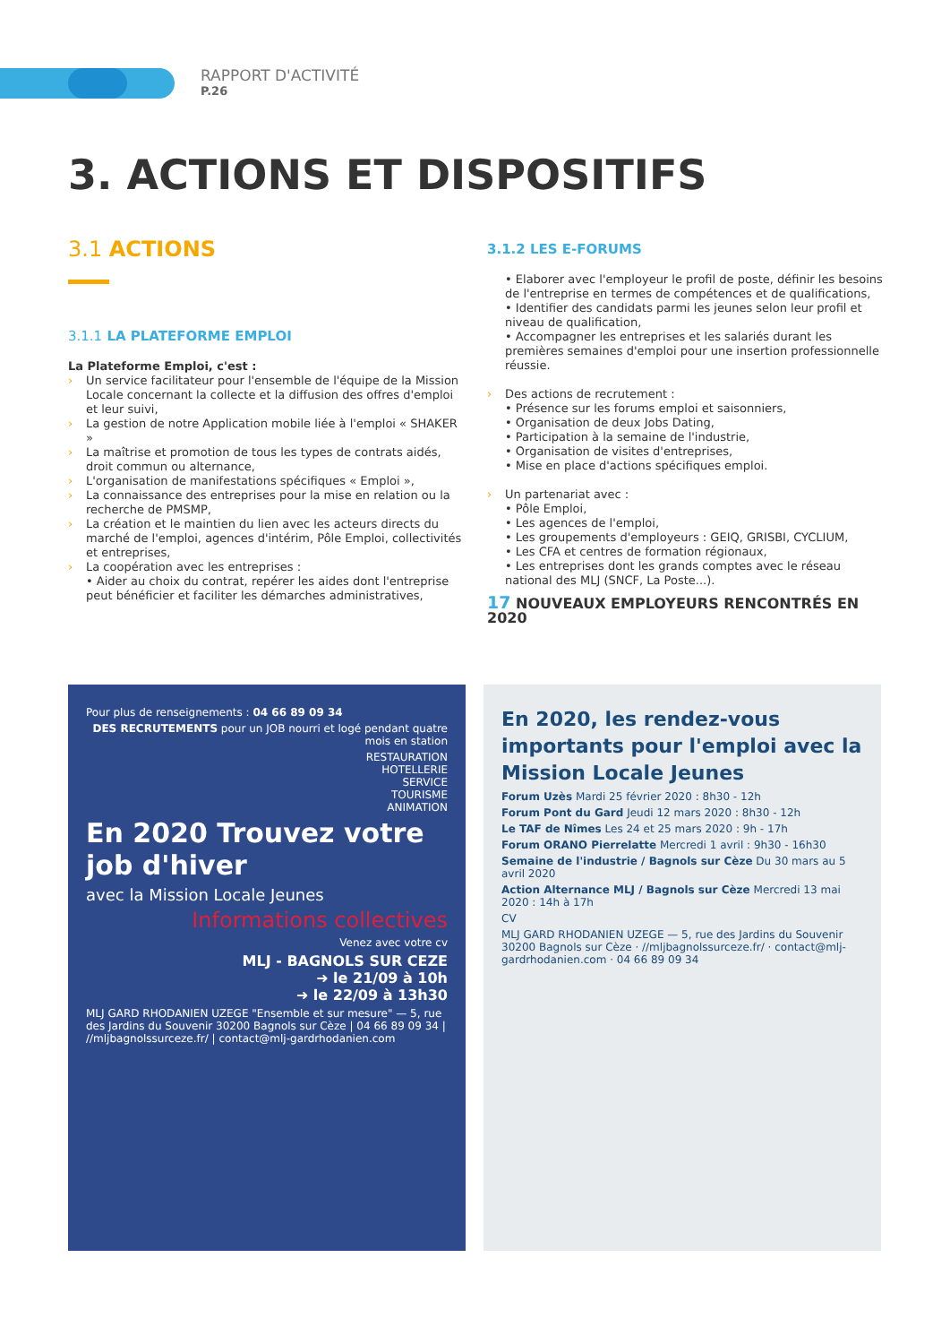RAPPORT D'ACTIVITÉ
P.26
3. ACTIONS ET DISPOSITIFS
3.1 ACTIONS
3.1.1 LA PLATEFORME EMPLOI
La Plateforme Emploi, c'est :
› Un service facilitateur pour l'ensemble de l'équipe de la Mission Locale concernant la collecte et la diffusion des offres d'emploi et leur suivi,
› La gestion de notre Application mobile liée à l'emploi « SHAKER »
› La maîtrise et promotion de tous les types de contrats aidés, droit commun ou alternance,
› L'organisation de manifestations spécifiques « Emploi »,
› La connaissance des entreprises pour la mise en relation ou la recherche de PMSMP,
› La création et le maintien du lien avec les acteurs directs du marché de l'emploi, agences d'intérim, Pôle Emploi, collectivités et entreprises,
› La coopération avec les entreprises :
• Aider au choix du contrat, repérer les aides dont l'entreprise peut bénéficier et faciliter les démarches administratives,
3.1.2 LES E-FORUMS
• Elaborer avec l'employeur le profil de poste, définir les besoins de l'entreprise en termes de compétences et de qualifications,
• Identifier des candidats parmi les jeunes selon leur profil et niveau de qualification,
• Accompagner les entreprises et les salariés durant les premières semaines d'emploi pour une insertion professionnelle réussie.
› Des actions de recrutement :
• Présence sur les forums emploi et saisonniers,
• Organisation de deux Jobs Dating,
• Participation à la semaine de l'industrie,
• Organisation de visites d'entreprises,
• Mise en place d'actions spécifiques emploi.
› Un partenariat avec :
• Pôle Emploi,
• Les agences de l'emploi,
• Les groupements d'employeurs : GEIQ, GRISBI, CYCLIUM,
• Les CFA et centres de formation régionaux,
• Les entreprises dont les grands comptes avec le réseau national des MLJ (SNCF, La Poste...).
17 NOUVEAUX EMPLOYEURS RENCONTRÉS EN 2020
Pour plus de renseignements : 04 66 89 09 34
DES RECRUTEMENTS pour un JOB nourri et logé pendant quatre mois en station
RESTAURATION
HOTELLERIE
SERVICE
TOURISME
ANIMATION
En 2020 Trouvez votre job d'hiver
avec la Mission Locale Jeunes
Informations collectives
Venez avec votre cv
MLJ - BAGNOLS SUR CEZE
➜ le 21/09 à 10h
➜ le 22/09 à 13h30
MLJ GARD RHODANIEN UZEGE "Ensemble et sur mesure" — 5, rue des Jardins du Souvenir 30200 Bagnols sur Cèze | 04 66 89 09 34 | //mljbagnolssurceze.fr/ | contact@mlj-gardrhodanien.com
En 2020, les rendez-vous importants pour l'emploi avec la Mission Locale Jeunes
Forum Uzès Mardi 25 février 2020 : 8h30 - 12h
Forum Pont du Gard Jeudi 12 mars 2020 : 8h30 - 12h
Le TAF de Nîmes Les 24 et 25 mars 2020 : 9h - 17h
Forum ORANO Pierrelatte Mercredi 1 avril : 9h30 - 16h30
Semaine de l'industrie / Bagnols sur Cèze Du 30 mars au 5 avril 2020
Action Alternance MLJ / Bagnols sur Cèze Mercredi 13 mai 2020 : 14h à 17h
CV
MLJ GARD RHODANIEN UZEGE — 5, rue des Jardins du Souvenir 30200 Bagnols sur Cèze · //mljbagnolssurceze.fr/ · contact@mlj-gardrhodanien.com · 04 66 89 09 34